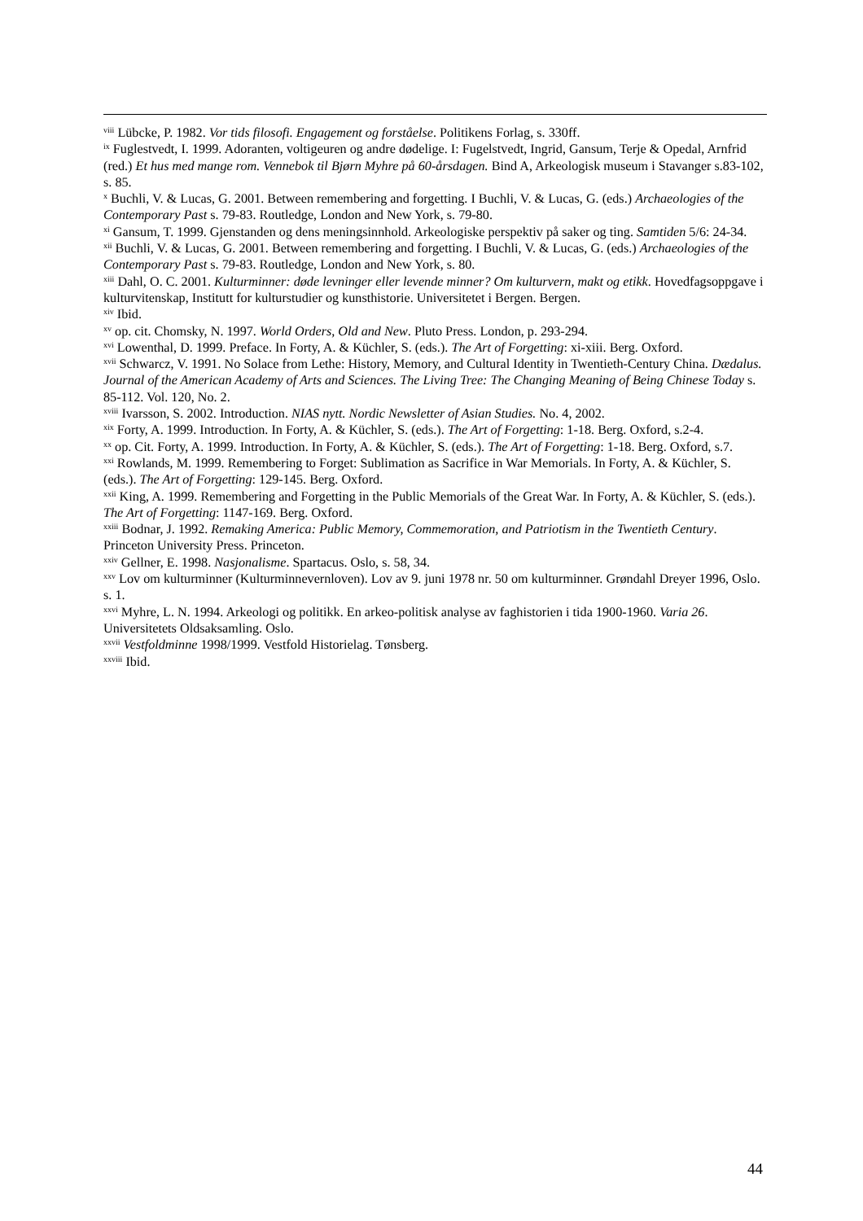<sup>viii</sup> Lübcke, P. 1982. Vor tids filosofi. Engagement og forståelse. Politikens Forlag, s. 330ff.
<sup>ix</sup> Fuglestvedt, I. 1999. Adoranten, voltigeuren og andre dødelige. I: Fugelstvedt, Ingrid, Gansum, Terje & Opedal, Arnfrid (red.) Et hus med mange rom. Vennebok til Bjørn Myhre på 60-årsdagen. Bind A, Arkeologisk museum i Stavanger s.83-102, s. 85.
<sup>x</sup> Buchli, V. & Lucas, G. 2001. Between remembering and forgetting. I Buchli, V. & Lucas, G. (eds.) Archaeologies of the Contemporary Past s. 79-83. Routledge, London and New York, s. 79-80.
<sup>xi</sup> Gansum, T. 1999. Gjenstanden og dens meningsinnhold. Arkeologiske perspektiv på saker og ting. Samtiden 5/6: 24-34.
<sup>xii</sup> Buchli, V. & Lucas, G. 2001. Between remembering and forgetting. I Buchli, V. & Lucas, G. (eds.) Archaeologies of the Contemporary Past s. 79-83. Routledge, London and New York, s. 80.
<sup>xiii</sup> Dahl, O. C. 2001. Kulturminner: døde levninger eller levende minner? Om kulturvern, makt og etikk. Hovedfagsoppgave i kulturvitenskap, Institutt for kulturstudier og kunsthistorie. Universitetet i Bergen. Bergen.
<sup>xiv</sup> Ibid.
<sup>xv</sup> op. cit. Chomsky, N. 1997. World Orders, Old and New. Pluto Press. London, p. 293-294.
<sup>xvi</sup> Lowenthal, D. 1999. Preface. In Forty, A. & Küchler, S. (eds.). The Art of Forgetting: xi-xiii. Berg. Oxford.
<sup>xvii</sup> Schwarcz, V. 1991. No Solace from Lethe: History, Memory, and Cultural Identity in Twentieth-Century China. Dædalus. Journal of the American Academy of Arts and Sciences. The Living Tree: The Changing Meaning of Being Chinese Today s. 85-112. Vol. 120, No. 2.
<sup>xviii</sup> Ivarsson, S. 2002. Introduction. NIAS nytt. Nordic Newsletter of Asian Studies. No. 4, 2002.
<sup>xix</sup> Forty, A. 1999. Introduction. In Forty, A. & Küchler, S. (eds.). The Art of Forgetting: 1-18. Berg. Oxford, s.2-4.
<sup>xx</sup> op. Cit. Forty, A. 1999. Introduction. In Forty, A. & Küchler, S. (eds.). The Art of Forgetting: 1-18. Berg. Oxford, s.7.
<sup>xxi</sup> Rowlands, M. 1999. Remembering to Forget: Sublimation as Sacrifice in War Memorials. In Forty, A. & Küchler, S. (eds.). The Art of Forgetting: 129-145. Berg. Oxford.
<sup>xxii</sup> King, A. 1999. Remembering and Forgetting in the Public Memorials of the Great War. In Forty, A. & Küchler, S. (eds.). The Art of Forgetting: 1147-169. Berg. Oxford.
<sup>xxiii</sup> Bodnar, J. 1992. Remaking America: Public Memory, Commemoration, and Patriotism in the Twentieth Century. Princeton University Press. Princeton.
<sup>xxiv</sup> Gellner, E. 1998. Nasjonalisme. Spartacus. Oslo, s. 58, 34.
<sup>xxv</sup> Lov om kulturminner (Kulturminnevernloven). Lov av 9. juni 1978 nr. 50 om kulturminner. Grøndahl Dreyer 1996, Oslo. s. 1.
<sup>xxvi</sup> Myhre, L. N. 1994. Arkeologi og politikk. En arkeo-politisk analyse av faghistorien i tida 1900-1960. Varia 26. Universitetets Oldsaksamling. Oslo.
<sup>xxvii</sup> Vestfoldminne 1998/1999. Vestfold Historielag. Tønsberg.
<sup>xxviii</sup> Ibid.
44